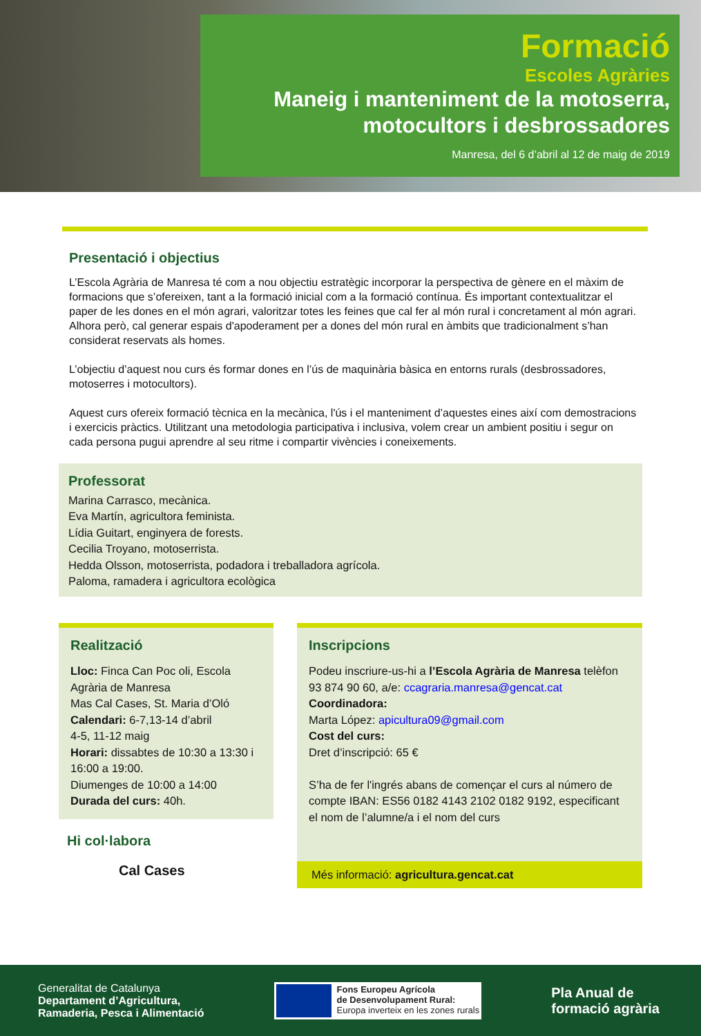Formació
Escoles Agràries
Maneig i manteniment de la motoserra,
motocultors i desbrossadores
Manresa, del 6 d’abril al 12 de maig de 2019
Presentació i objectius
L’Escola Agrària de Manresa té com a nou objectiu estratègic incorporar la perspectiva de gènere en el màxim de formacions que s’ofereixen, tant a la formació inicial com a la formació contínua. És important contextualitzar el paper de les dones en el món agrari, valoritzar totes les feines que cal fer al món rural i concretament al món agrari. Alhora però, cal generar espais d'apoderament per a dones del món rural en àmbits que tradicionalment s’han considerat reservats als homes.
L’objectiu d’aquest nou curs és formar dones en l’ús de maquinària bàsica en entorns rurals (desbrossadores, motoserres i motocultors).
Aquest curs ofereix formació tècnica en la mecànica, l'ús i el manteniment d’aquestes eines així com demostracions i exercicis pràctics. Utilitzant una metodologia participativa i inclusiva, volem crear un ambient positiu i segur on cada persona pugui aprendre al seu ritme i compartir vivències i coneixements.
Professorat
Marina Carrasco, mecànica.
Eva Martín, agricultora feminista.
Lídia Guitart, enginyera de forests.
Cecilia Troyano, motoserrista.
Hedda Olsson, motoserrista, podadora i treballadora agrícola.
Paloma, ramadera i agricultora ecològica
Realització
Lloc: Finca Can Poc oli, Escola Agrària de Manresa
Mas Cal Cases, St. Maria d’Oló
Calendari: 6-7,13-14 d’abril
4-5, 11-12 maig
Horari: dissabtes de 10:30 a 13:30 i 16:00 a 19:00.
Diumenges de 10:00 a 14:00
Durada del curs: 40h.
Hi col·labora
Cal Cases
Inscripcions
Podeu inscriure-us-hi a l’Escola Agrària de Manresa telèfon 93 874 90 60, a/e: ccagraria.manresa@gencat.cat
Coordinadora:
Marta López: apicultura09@gmail.com
Cost del curs:
Dret d’inscripció: 65 €
S’ha de fer l'ingrés abans de començar el curs al número de compte IBAN: ES56 0182 4143 2102 0182 9192, especificant el nom de l’alumne/a i el nom del curs
Més informació: agricultura.gencat.cat
Generalitat de Catalunya
Departament d’Agricultura,
Ramaderia, Pesca i Alimentació
Fons Europeu Agrícola
de Desenvolupament Rural:
Europa inverteix en les zones rurals
Pla Anual de
formació agrària